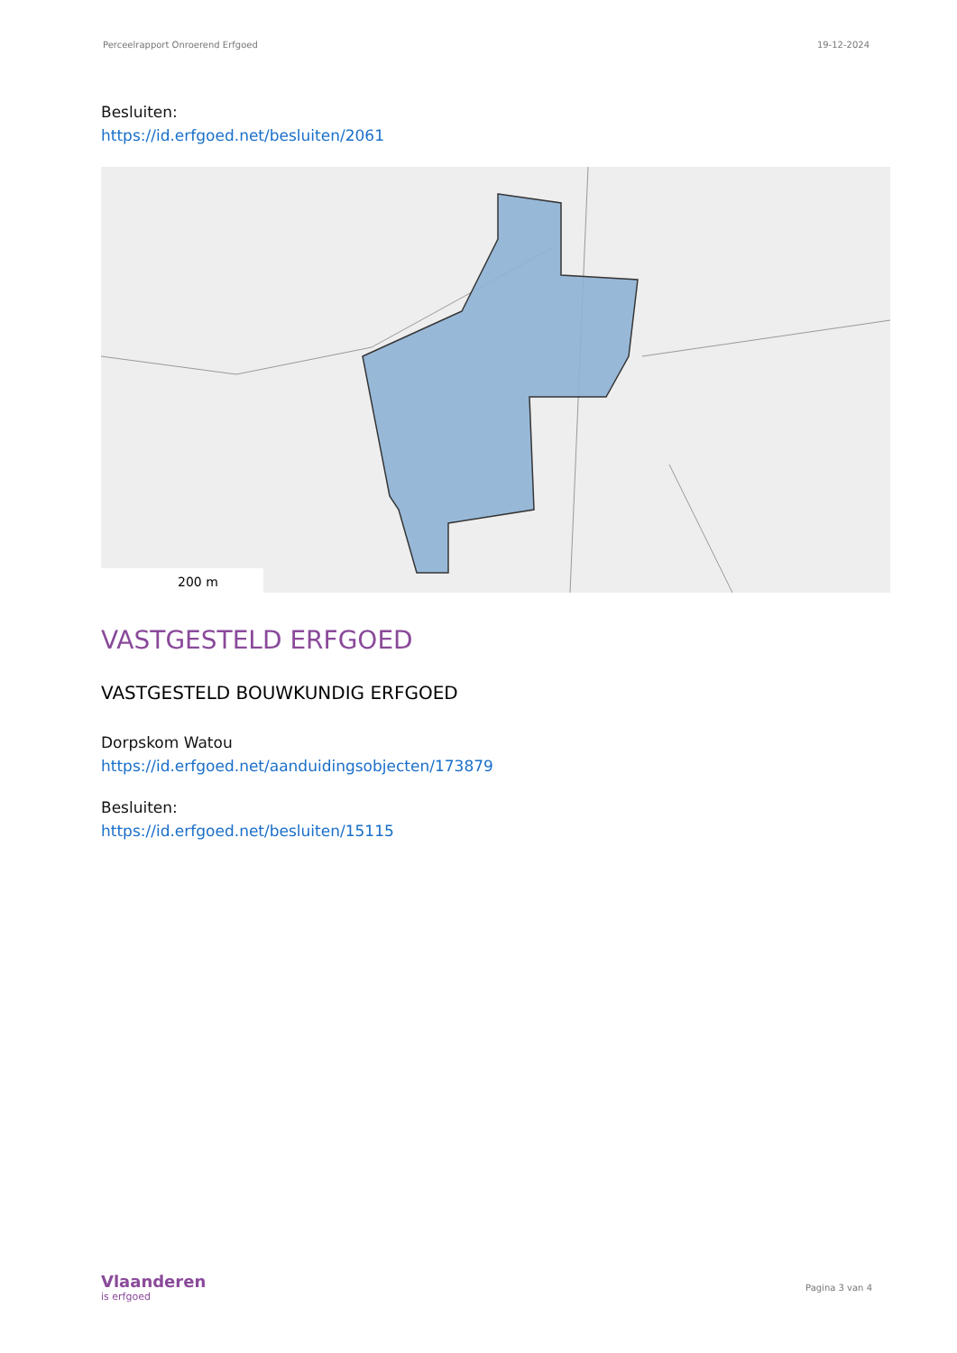Perceelrapport Onroerend Erfgoed 19-12-2024
Besluiten:
https://id.erfgoed.net/besluiten/2061
200 m
VASTGESTELD ERFGOED
VASTGESTELD BOUWKUNDIG ERFGOED
Dorpskom Watou
https://id.erfgoed.net/aanduidingsobjecten/173879
Besluiten:
https://id.erfgoed.net/besluiten/15115
Vlaanderen
is erfgoed
Pagina 3 van 4